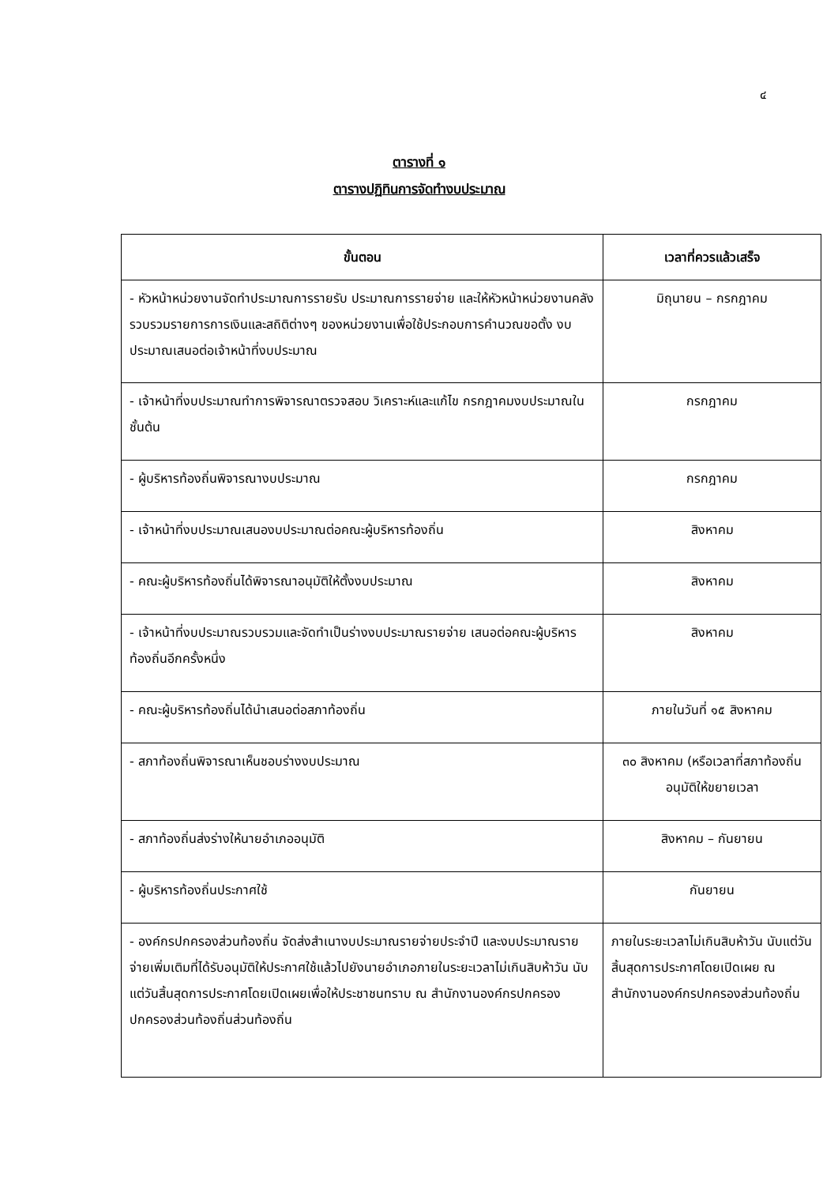๔
ตารางที่ ๑
ตารางปฏิทินการจัดทำงบประมาณ
| ขั้นตอน | เวลาที่ควรแล้วเสร็จ |
| --- | --- |
| - หัวหน้าหน่วยงานจัดทำประมาณการรายรับ ประมาณการรายจ่าย และให้หัวหน้าหน่วยงานคลังรวบรวมรายการการเงินและสถิติต่างๆ ของหน่วยงานเพื่อใช้ประกอบการคำนวณขอตั้ง งบประมาณเสนอต่อเจ้าหน้าที่งบประมาณ | มิถุนายน – กรกฎาคม |
| - เจ้าหน้าที่งบประมาณทำการพิจารณาตรวจสอบ วิเคราะห์และแก้ไข กรกฎาคมงบประมาณในชั้นต้น | กรกฎาคม |
| - ผู้บริหารท้องถิ่นพิจารณางบประมาณ | กรกฎาคม |
| - เจ้าหน้าที่งบประมาณเสนองบประมาณต่อคณะผู้บริหารท้องถิ่น | สิงหาคม |
| - คณะผู้บริหารท้องถิ่นได้พิจารณาอนุมัติให้ตั้งงบประมาณ | สิงหาคม |
| - เจ้าหน้าที่งบประมาณรวบรวมและจัดทำเป็นร่างงบประมาณรายจ่าย เสนอต่อคณะผู้บริหารท้องถิ่นอีกครั้งหนึ่ง | สิงหาคม |
| - คณะผู้บริหารท้องถิ่นได้นำเสนอต่อสภาท้องถิ่น | ภายในวันที่ ๑๕ สิงหาคม |
| - สภาท้องถิ่นพิจารณาเห็นชอบร่างงบประมาณ | ๓๐ สิงหาคม (หรือเวลาที่สภาท้องถิ่นอนุมัติให้ขยายเวลา |
| - สภาท้องถิ่นส่งร่างให้นายอำเภออนุมัติ | สิงหาคม – กันยายน |
| - ผู้บริหารท้องถิ่นประกาศใช้ | กันยายน |
| - องค์กรปกครองส่วนท้องถิ่น จัดส่งสำเนางบประมาณรายจ่ายประจำปี และงบประมาณรายจ่ายเพิ่มเติมที่ได้รับอนุมัติให้ประกาศใช้แล้วไปยังนายอำเภอภายในระยะเวลาไม่เกินสิบห้าวัน นับแต่วันสิ้นสุดการประกาศโดยเปิดเผยเพื่อให้ประชาชนทราบ ณ สำนักงานองค์กรปกครองปกครองส่วนท้องถิ่นส่วนท้องถิ่น | ภายในระยะเวลาไม่เกินสิบห้าวัน นับแต่วันสิ้นสุดการประกาศโดยเปิดเผย ณ สำนักงานองค์กรปกครองส่วนท้องถิ่น |